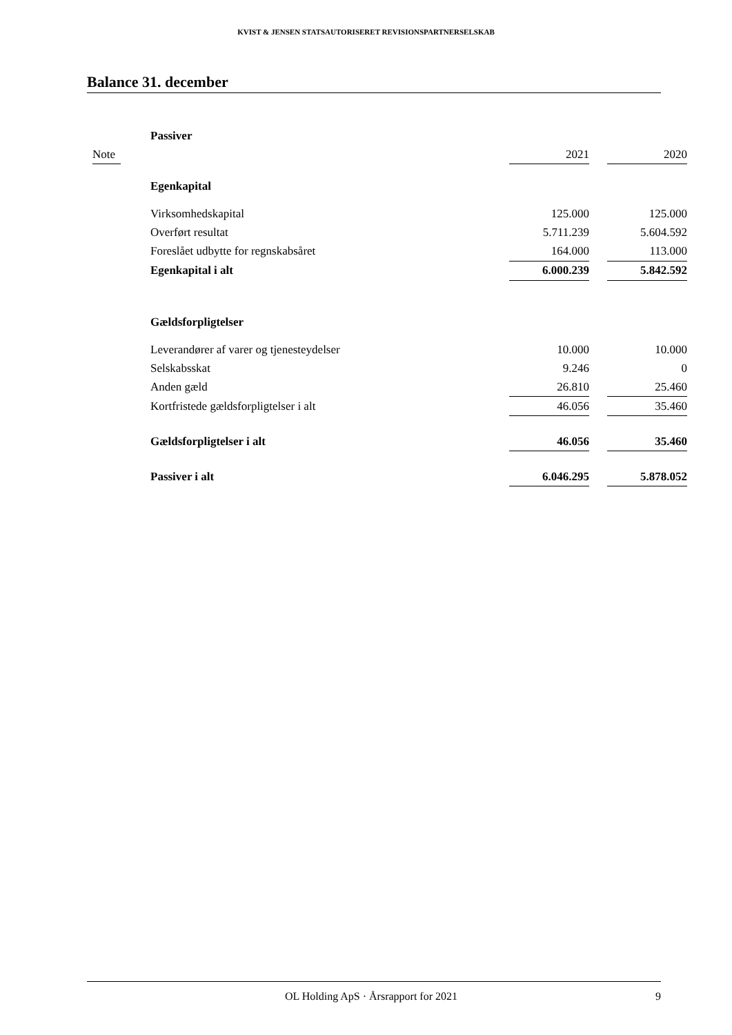KVIST & JENSEN STATSAUTORISERET REVISIONSPARTNERSELSKAB
Balance 31. december
| | Passiver | | | |
| Note | | 2021 | | 2020 |
| | Egenkapital | | | |
| | Virksomhedskapital | 125.000 | | 125.000 |
| | Overført resultat | 5.711.239 | | 5.604.592 |
| | Foreslået udbytte for regnskabsåret | 164.000 | | 113.000 |
| | Egenkapital i alt | 6.000.239 | | 5.842.592 |
| | Gældsforpligtelser | | | |
| | Leverandører af varer og tjenesteydelser | 10.000 | | 10.000 |
| | Selskabsskat | 9.246 | | 0 |
| | Anden gæld | 26.810 | | 25.460 |
| | Kortfristede gældsforpligtelser i alt | 46.056 | | 35.460 |
| | Gældsforpligtelser i alt | 46.056 | | 35.460 |
| | Passiver i alt | 6.046.295 | | 5.878.052 |
OL Holding ApS · Årsrapport for 2021 9